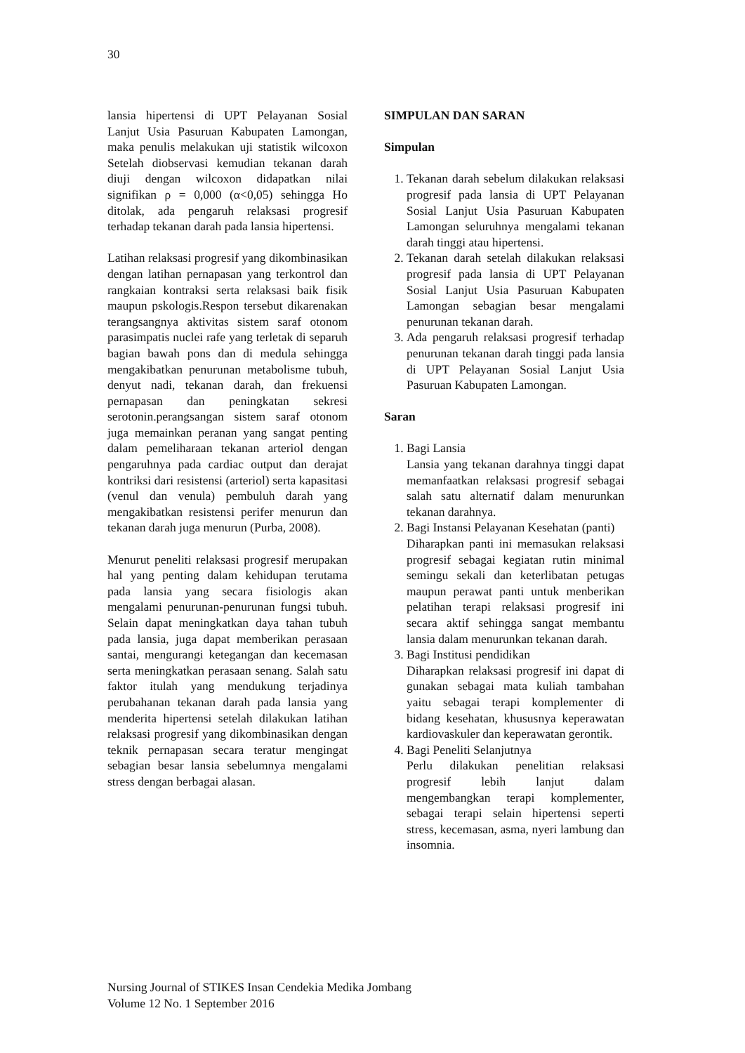30
lansia hipertensi di UPT Pelayanan Sosial Lanjut Usia Pasuruan Kabupaten Lamongan, maka penulis melakukan uji statistik wilcoxon Setelah diobservasi kemudian tekanan darah diuji dengan wilcoxon didapatkan nilai signifikan ρ = 0,000 (α<0,05) sehingga Ho ditolak, ada pengaruh relaksasi progresif terhadap tekanan darah pada lansia hipertensi.
Latihan relaksasi progresif yang dikombinasikan dengan latihan pernapasan yang terkontrol dan rangkaian kontraksi serta relaksasi baik fisik maupun pskologis.Respon tersebut dikarenakan terangsangnya aktivitas sistem saraf otonom parasimpatis nuclei rafe yang terletak di separuh bagian bawah pons dan di medula sehingga mengakibatkan penurunan metabolisme tubuh, denyut nadi, tekanan darah, dan frekuensi pernapasan dan peningkatan sekresi serotonin.perangsangan sistem saraf otonom juga memainkan peranan yang sangat penting dalam pemeliharaan tekanan arteriol dengan pengaruhnya pada cardiac output dan derajat kontriksi dari resistensi (arteriol) serta kapasitasi (venul dan venula) pembuluh darah yang mengakibatkan resistensi perifer menurun dan tekanan darah juga menurun (Purba, 2008).
Menurut peneliti relaksasi progresif merupakan hal yang penting dalam kehidupan terutama pada lansia yang secara fisiologis akan mengalami penurunan-penurunan fungsi tubuh. Selain dapat meningkatkan daya tahan tubuh pada lansia, juga dapat memberikan perasaan santai, mengurangi ketegangan dan kecemasan serta meningkatkan perasaan senang. Salah satu faktor itulah yang mendukung terjadinya perubahanan tekanan darah pada lansia yang menderita hipertensi setelah dilakukan latihan relaksasi progresif yang dikombinasikan dengan teknik pernapasan secara teratur mengingat sebagian besar lansia sebelumnya mengalami stress dengan berbagai alasan.
SIMPULAN DAN SARAN
Simpulan
1. Tekanan darah sebelum dilakukan relaksasi progresif pada lansia di UPT Pelayanan Sosial Lanjut Usia Pasuruan Kabupaten Lamongan seluruhnya mengalami tekanan darah tinggi atau hipertensi.
2. Tekanan darah setelah dilakukan relaksasi progresif pada lansia di UPT Pelayanan Sosial Lanjut Usia Pasuruan Kabupaten Lamongan sebagian besar mengalami penurunan tekanan darah.
3. Ada pengaruh relaksasi progresif terhadap penurunan tekanan darah tinggi pada lansia di UPT Pelayanan Sosial Lanjut Usia Pasuruan Kabupaten Lamongan.
Saran
1. Bagi Lansia
Lansia yang tekanan darahnya tinggi dapat memanfaatkan relaksasi progresif sebagai salah satu alternatif dalam menurunkan tekanan darahnya.
2. Bagi Instansi Pelayanan Kesehatan (panti)
Diharapkan panti ini memasukan relaksasi progresif sebagai kegiatan rutin minimal semingu sekali dan keterlibatan petugas maupun perawat panti untuk menberikan pelatihan terapi relaksasi progresif ini secara aktif sehingga sangat membantu lansia dalam menurunkan tekanan darah.
3. Bagi Institusi pendidikan
Diharapkan relaksasi progresif ini dapat di gunakan sebagai mata kuliah tambahan yaitu sebagai terapi komplementer di bidang kesehatan, khususnya keperawatan kardiovaskuler dan keperawatan gerontik.
4. Bagi Peneliti Selanjutnya
Perlu dilakukan penelitian relaksasi progresif lebih lanjut dalam mengembangkan terapi komplementer, sebagai terapi selain hipertensi seperti stress, kecemasan, asma, nyeri lambung dan insomnia.
Nursing Journal of STIKES Insan Cendekia Medika Jombang
Volume 12 No. 1 September 2016